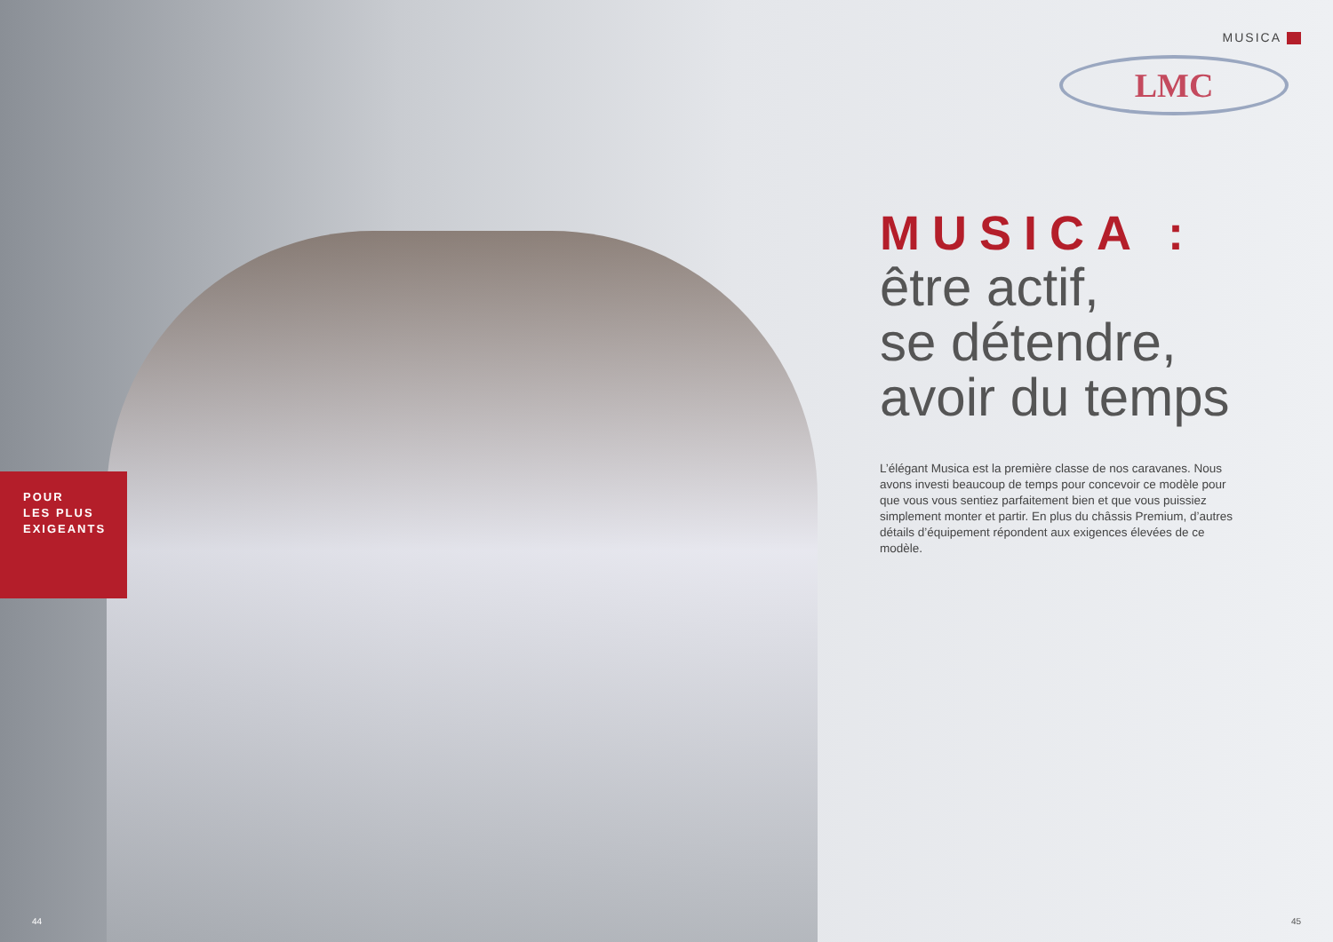POUR
LES PLUS
EXIGEANTS
44
MUSICA
LMC
MUSICA :
être actif,
se détendre,
avoir du temps
L’élégant Musica est la première classe de nos caravanes. Nous avons investi beaucoup de temps pour concevoir ce modèle pour que vous vous sentiez parfaitement bien et que vous puissiez simplement monter et partir. En plus du châssis Premium, d’autres détails d’équipement répondent aux exigences élevées de ce modèle.
45